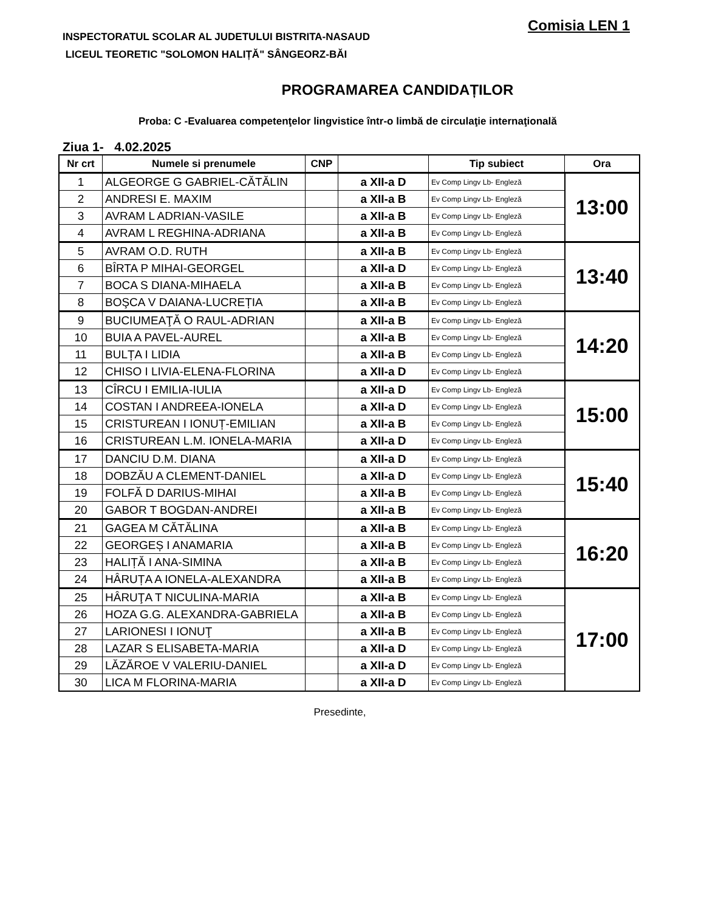INSPECTORATUL SCOLAR AL JUDETULUI BISTRITA-NASAUD
LICEUL TEORETIC "SOLOMON HALIȚĂ" SÂNGEORZ-BĂI
Comisia LEN 1
PROGRAMAREA CANDIDAȚILOR
Proba: C -Evaluarea competenţelor lingvistice într-o limbă de circulaţie internaţională
Ziua 1- 4.02.2025
| Nr crt | Numele si prenumele | CNP | | Tip subiect | Ora |
| --- | --- | --- | --- | --- | --- |
| 1 | ALGEORGE G GABRIEL-CĂTĂLIN | | a XII-a D | Ev Comp Lingv Lb- Engleză | 13:00 |
| 2 | ANDRESI E. MAXIM | | a XII-a B | Ev Comp Lingv Lb- Engleză | |
| 3 | AVRAM L ADRIAN-VASILE | | a XII-a B | Ev Comp Lingv Lb- Engleză | |
| 4 | AVRAM L REGHINA-ADRIANA | | a XII-a B | Ev Comp Lingv Lb- Engleză | |
| 5 | AVRAM O.D. RUTH | | a XII-a B | Ev Comp Lingv Lb- Engleză | 13:40 |
| 6 | BÎRTA P MIHAI-GEORGEL | | a XII-a D | Ev Comp Lingv Lb- Engleză | |
| 7 | BOCA S DIANA-MIHAELA | | a XII-a B | Ev Comp Lingv Lb- Engleză | |
| 8 | BOŞCA V DAIANA-LUCREȚIA | | a XII-a B | Ev Comp Lingv Lb- Engleză | |
| 9 | BUCIUMEAŢĂ O RAUL-ADRIAN | | a XII-a B | Ev Comp Lingv Lb- Engleză | 14:20 |
| 10 | BUIA A PAVEL-AUREL | | a XII-a B | Ev Comp Lingv Lb- Engleză | |
| 11 | BULȚA I LIDIA | | a XII-a B | Ev Comp Lingv Lb- Engleză | |
| 12 | CHISO I LIVIA-ELENA-FLORINA | | a XII-a D | Ev Comp Lingv Lb- Engleză | |
| 13 | CÎRCU I EMILIA-IULIA | | a XII-a D | Ev Comp Lingv Lb- Engleză | 15:00 |
| 14 | COSTAN I ANDREEA-IONELA | | a XII-a D | Ev Comp Lingv Lb- Engleză | |
| 15 | CRISTUREAN I IONUȚ-EMILIAN | | a XII-a B | Ev Comp Lingv Lb- Engleză | |
| 16 | CRISTUREAN L.M. IONELA-MARIA | | a XII-a D | Ev Comp Lingv Lb- Engleză | |
| 17 | DANCIU D.M. DIANA | | a XII-a D | Ev Comp Lingv Lb- Engleză | 15:40 |
| 18 | DOBZĂU A CLEMENT-DANIEL | | a XII-a D | Ev Comp Lingv Lb- Engleză | |
| 19 | FOLFĂ D DARIUS-MIHAI | | a XII-a B | Ev Comp Lingv Lb- Engleză | |
| 20 | GABOR T BOGDAN-ANDREI | | a XII-a B | Ev Comp Lingv Lb- Engleză | |
| 21 | GAGEA M CĂTĂLINA | | a XII-a B | Ev Comp Lingv Lb- Engleză | 16:20 |
| 22 | GEORGEȘ I ANAMARIA | | a XII-a B | Ev Comp Lingv Lb- Engleză | |
| 23 | HALIȚĂ I ANA-SIMINA | | a XII-a B | Ev Comp Lingv Lb- Engleză | |
| 24 | HÂRUȚA A IONELA-ALEXANDRA | | a XII-a B | Ev Comp Lingv Lb- Engleză | |
| 25 | HÂRUŢA T NICULINA-MARIA | | a XII-a B | Ev Comp Lingv Lb- Engleză | 17:00 |
| 26 | HOZA G.G. ALEXANDRA-GABRIELA | | a XII-a B | Ev Comp Lingv Lb- Engleză | |
| 27 | LARIONESI I IONUŢ | | a XII-a B | Ev Comp Lingv Lb- Engleză | |
| 28 | LAZAR S ELISABETA-MARIA | | a XII-a D | Ev Comp Lingv Lb- Engleză | |
| 29 | LĂZĂROE V VALERIU-DANIEL | | a XII-a D | Ev Comp Lingv Lb- Engleză | |
| 30 | LICA M FLORINA-MARIA | | a XII-a D | Ev Comp Lingv Lb- Engleză | |
Presedinte,